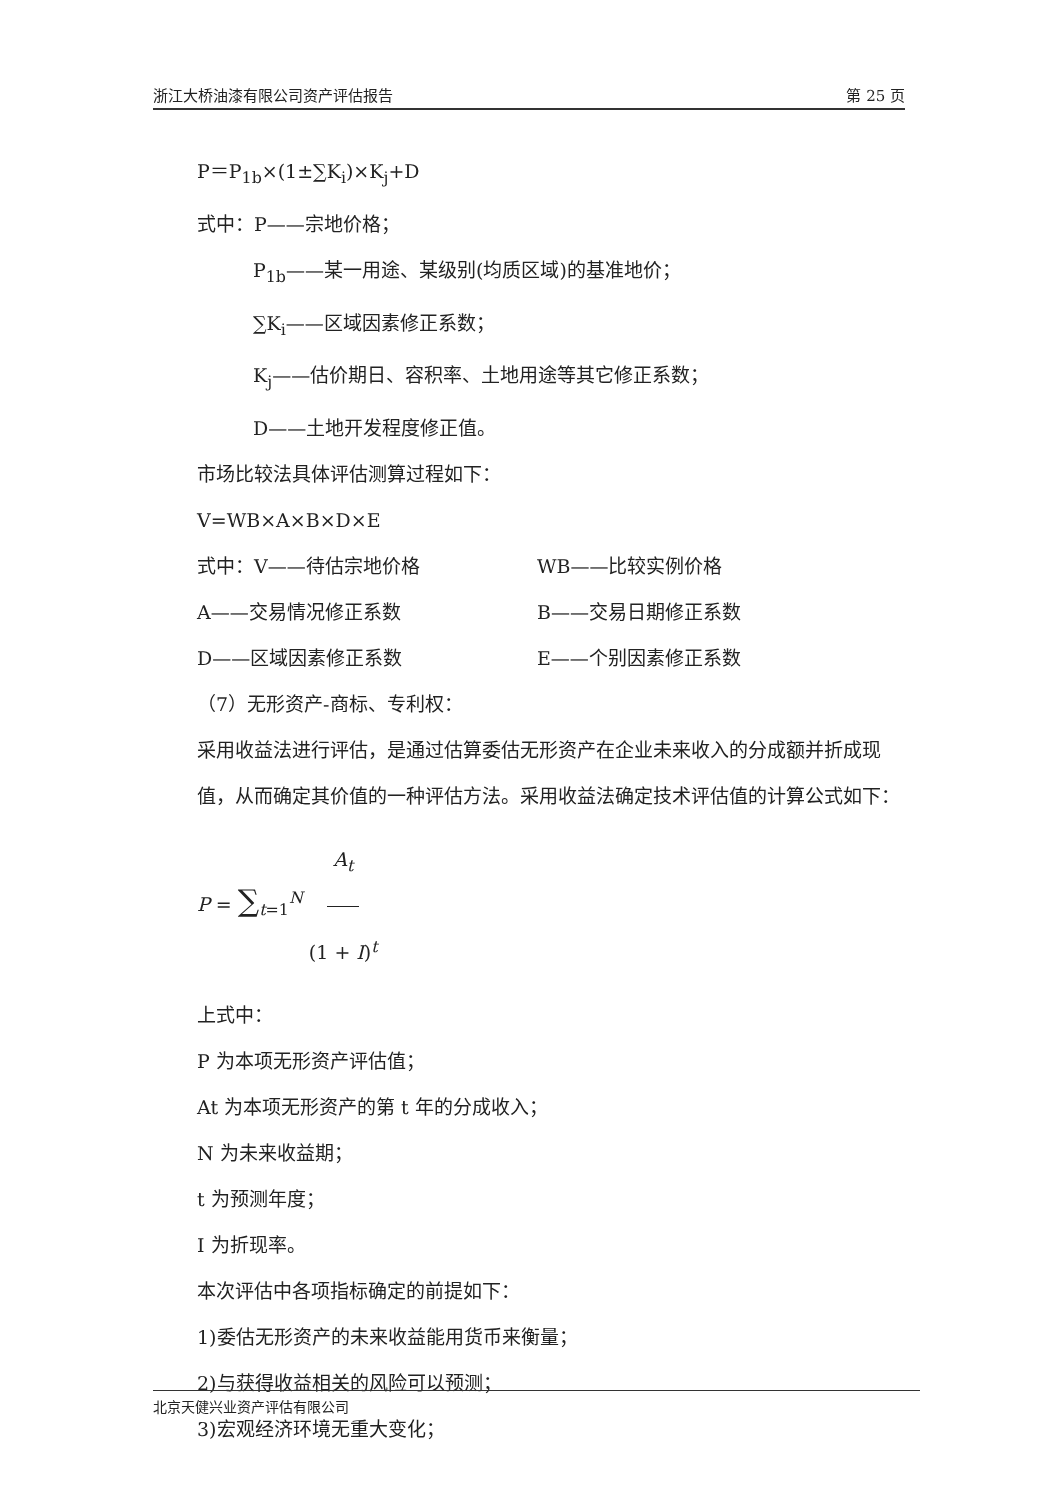浙江大桥油漆有限公司资产评估报告 第 25 页
P＝P<sub>1b</sub>×(1±∑K<sub>i</sub>)×K<sub>j</sub>+D
式中：P——宗地价格；
P<sub>1b</sub>——某一用途、某级别(均质区域)的基准地价；
∑K<sub>i</sub>——区域因素修正系数；
K<sub>j</sub>——估价期日、容积率、土地用途等其它修正系数；
D——土地开发程度修正值。
市场比较法具体评估测算过程如下：
V=WB×A×B×D×E
式中：V——待估宗地价格 WB——比较实例价格
A——交易情况修正系数 B——交易日期修正系数
D——区域因素修正系数 E——个别因素修正系数
（7）无形资产-商标、专利权：
采用收益法进行评估，是通过估算委估无形资产在企业未来收入的分成额并折成现值，从而确定其价值的一种评估方法。采用收益法确定技术评估值的计算公式如下：
P = ∑<sub>t=1</sub><sup>N</sup> A<sub>t</sub> (1 + I)<sup>t</sup>
上式中：
P 为本项无形资产评估值；
At 为本项无形资产的第 t 年的分成收入；
N 为未来收益期；
t 为预测年度；
I 为折现率。
本次评估中各项指标确定的前提如下：
1)委估无形资产的未来收益能用货币来衡量；
2)与获得收益相关的风险可以预测；
3)宏观经济环境无重大变化；
北京天健兴业资产评估有限公司